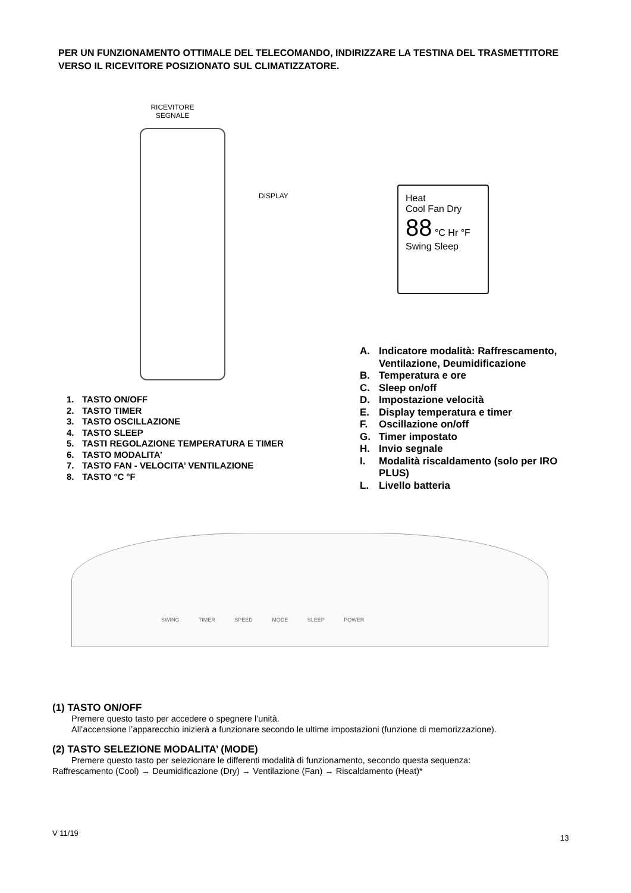PER UN FUNZIONAMENTO OTTIMALE DEL TELECOMANDO, INDIRIZZARE LA TESTINA DEL TRASMETTITORE VERSO IL RICEVITORE POSIZIONATO SUL CLIMATIZZATORE.
RICEVITORE SEGNALE
DISPLAY
Heat
Cool Fan Dry
88 °C Hr °F
Swing Sleep
1. TASTO ON/OFF
2. TASTO TIMER
3. TASTO OSCILLAZIONE
4. TASTO SLEEP
5. TASTI REGOLAZIONE TEMPERATURA E TIMER
6. TASTO MODALITA’
7. TASTO FAN - VELOCITA’ VENTILAZIONE
8. TASTO °C °F
A. Indicatore modalità: Raffrescamento, Ventilazione, Deumidificazione
B. Temperatura e ore
C. Sleep on/off
D. Impostazione velocità
E. Display temperatura e timer
F. Oscillazione on/off
G. Timer impostato
H. Invio segnale
I. Modalità riscaldamento (solo per IRO PLUS)
L. Livello batteria
SWING TIMER SPEED MODE SLEEP POWER
(1) TASTO ON/OFF
Premere questo tasto per accedere o spegnere l’unità.
All’accensione l’apparecchio inizierà a funzionare secondo le ultime impostazioni (funzione di memorizzazione).
(2) TASTO SELEZIONE MODALITA’ (MODE)
Premere questo tasto per selezionare le differenti modalità di funzionamento, secondo questa sequenza:
Raffrescamento (Cool) → Deumidificazione (Dry) → Ventilazione (Fan) → Riscaldamento (Heat)*
V 11/19
13